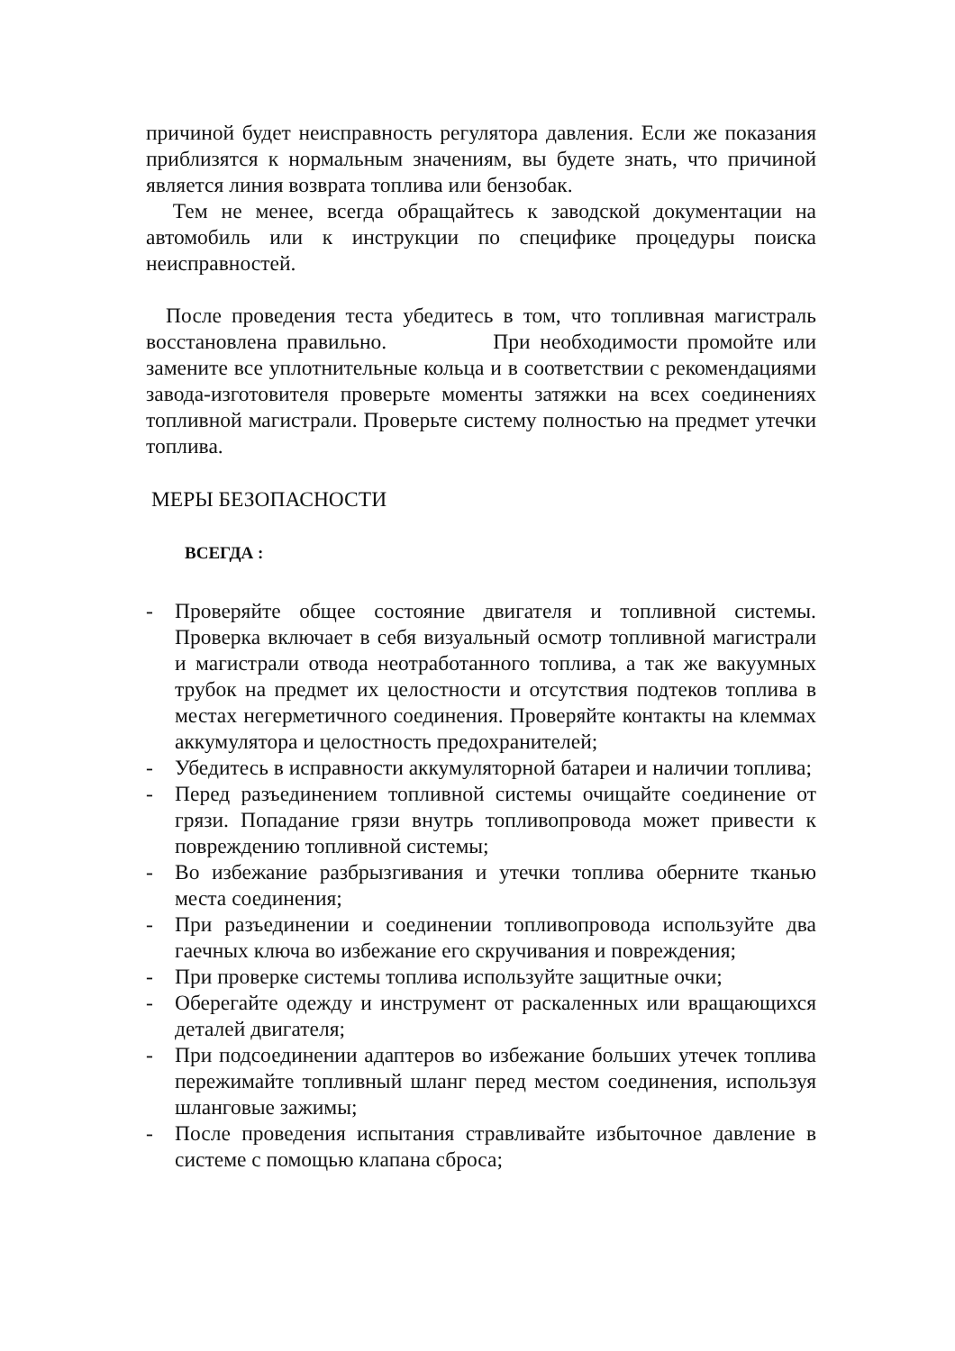причиной будет неисправность регулятора давления. Если же показания приблизятся к нормальным значениям, вы будете знать, что причиной является линия возврата топлива или бензобак.
Тем не менее, всегда обращайтесь к заводской документации на автомобиль или к инструкции по специфике процедуры поиска неисправностей.
После проведения теста убедитесь в том, что топливная магистраль восстановлена правильно. При необходимости промойте или замените все уплотнительные кольца и в соответствии с рекомендациями завода-изготовителя проверьте моменты затяжки на всех соединениях топливной магистрали. Проверьте систему полностью на предмет утечки топлива.
МЕРЫ БЕЗОПАСНОСТИ
ВСЕГДА :
- Проверяйте общее состояние двигателя и топливной системы. Проверка включает в себя визуальный осмотр топливной магистрали и магистрали отвода неотработанного топлива, а так же вакуумных трубок на предмет их целостности и отсутствия подтеков топлива в местах негерметичного соединения. Проверяйте контакты на клеммах аккумулятора и целостность предохранителей;
- Убедитесь в исправности аккумуляторной батареи и наличии топлива;
- Перед разъединением топливной системы очищайте соединение от грязи. Попадание грязи внутрь топливопровода может привести к повреждению топливной системы;
- Во избежание разбрызгивания и утечки топлива оберните тканью места соединения;
- При разъединении и соединении топливопровода используйте два гаечных ключа во избежание его скручивания и повреждения;
- При проверке системы топлива используйте защитные очки;
- Оберегайте одежду и инструмент от раскаленных или вращающихся деталей двигателя;
- При подсоединении адаптеров во избежание больших утечек топлива пережимайте топливный шланг перед местом соединения, используя шланговые зажимы;
- После проведения испытания стравливайте избыточное давление в системе с помощью клапана сброса;